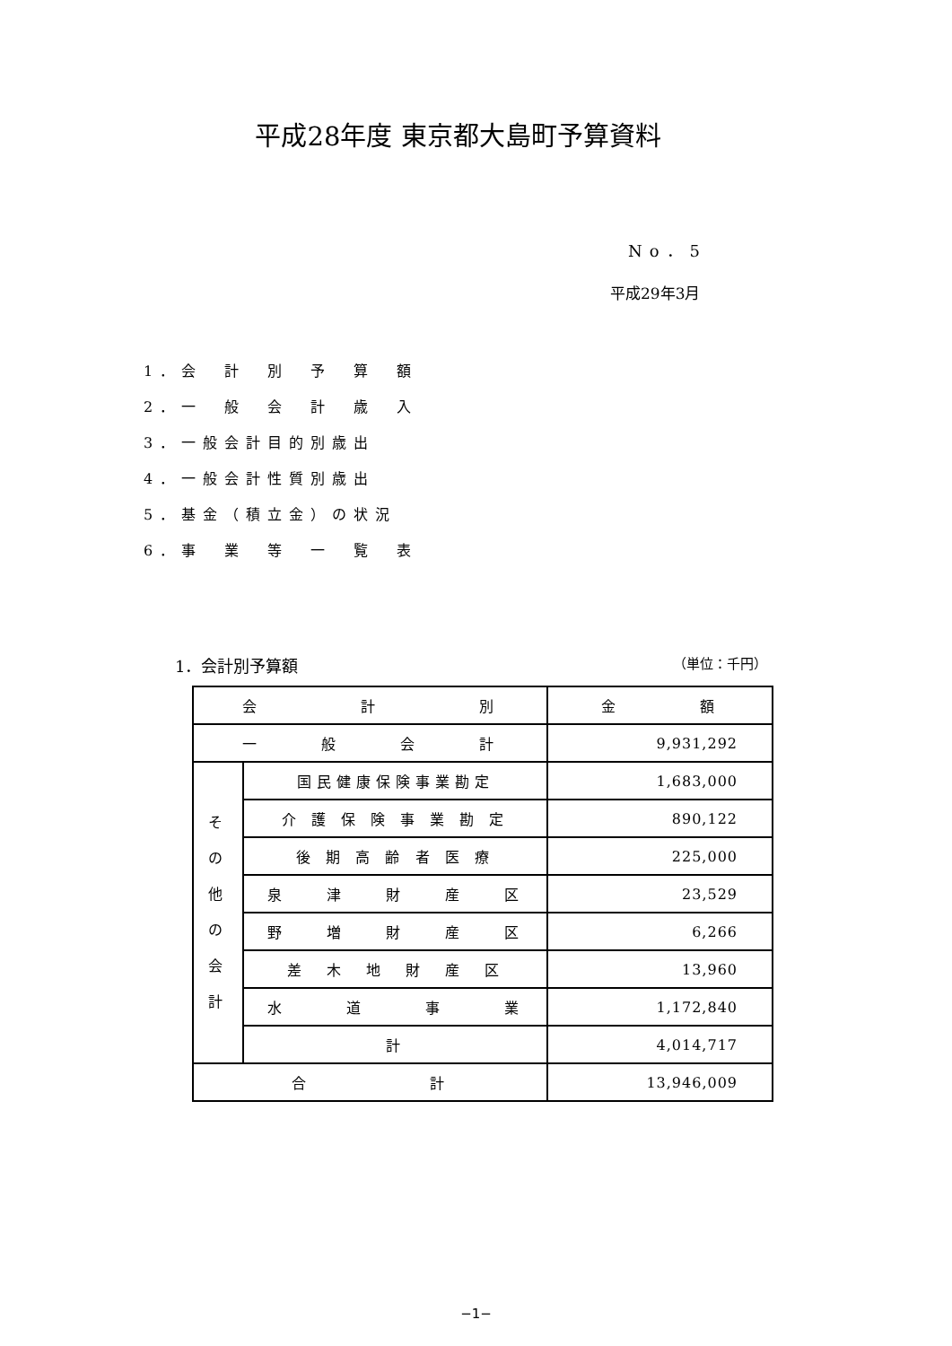平成28年度 東京都大島町予算資料
No．5
平成29年3月
1．会　計　別　予　算　額
2．一　般　会　計　歳　入
3．一般会計目的別歳出
4．一般会計性質別歳出
5．基金（積立金）の状況
6．事　業　等　一　覧　表
1．会計別予算額 （単位：千円）
| 会 計 別 | | 金 額 |
| 一 般 会 計 | | 9,931,292 |
| そ の 他 の 会 計 | 国民健康保険事業勘定 | 1,683,000 |
| | 介 護 保 険 事 業 勘 定 | 890,122 |
| | 後 期 高 齢 者 医 療 | 225,000 |
| | 泉 津 財 産 区 | 23,529 |
| | 野 増 財 産 区 | 6,266 |
| | 差 木 地 財 産 区 | 13,960 |
| | 水 道 事 業 | 1,172,840 |
| | 計 | 4,014,717 |
| 合 計 | | 13,946,009 |
−1−